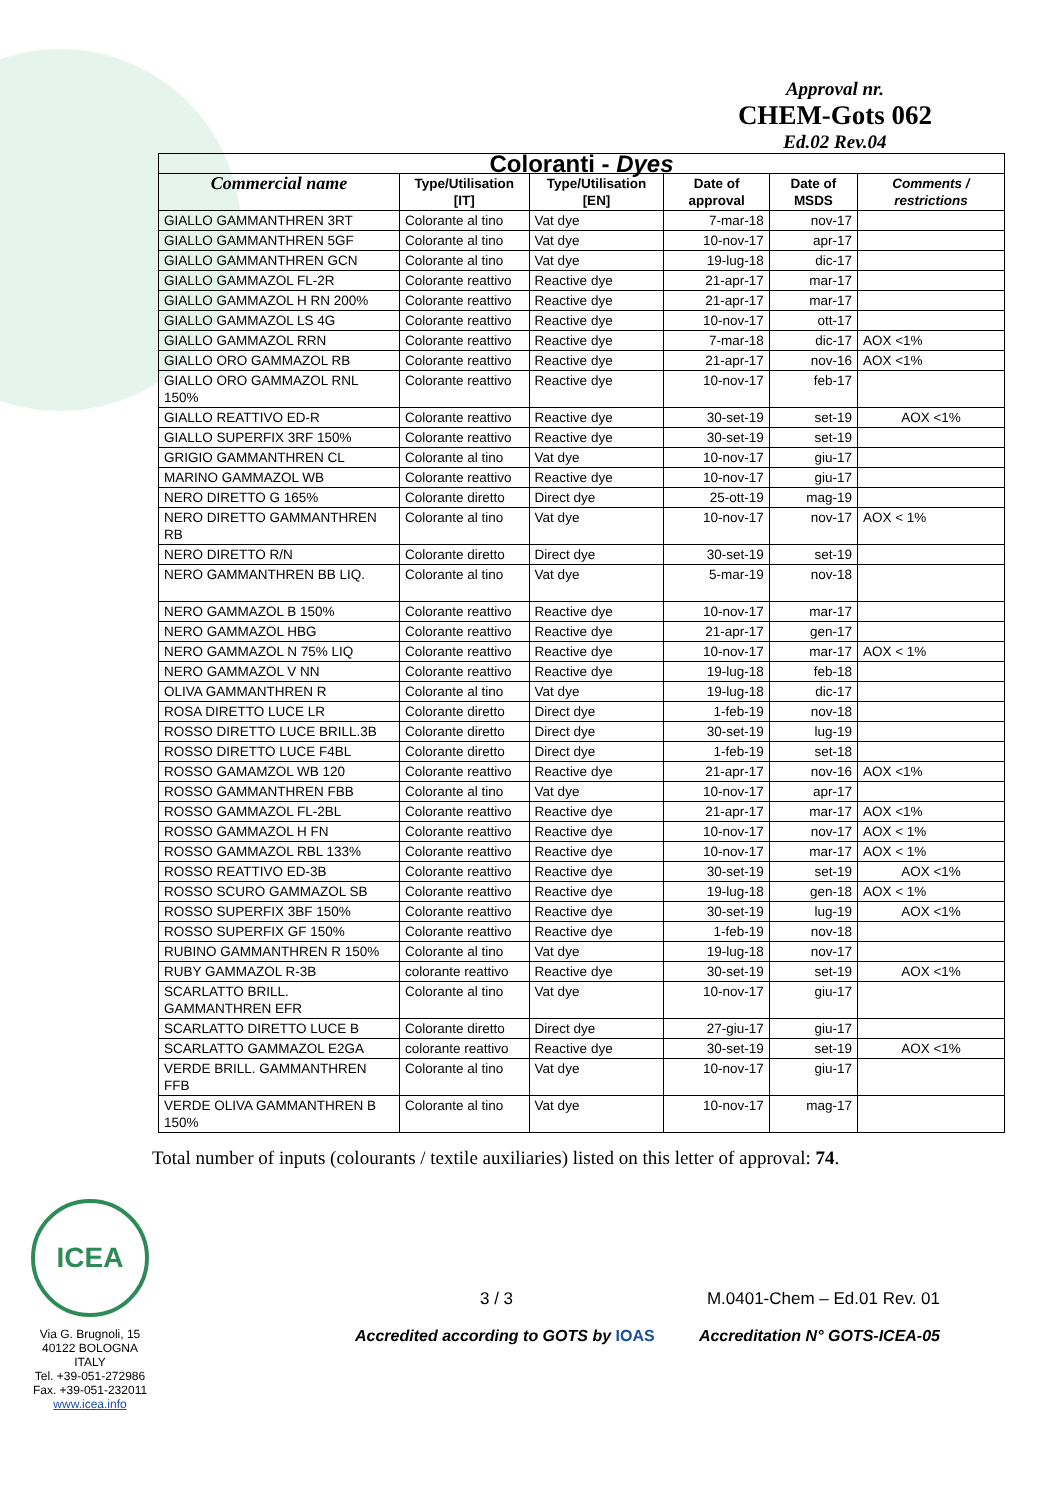Approval nr.
CHEM-Gots 062
Ed.02 Rev.04
| Coloranti - Dyes | | | | | |
| --- | --- | --- | --- | --- | --- |
| Commercial name | Type/Utilisation [IT] | Type/Utilisation [EN] | Date of approval | Date of MSDS | Comments / restrictions |
| GIALLO GAMMANTHREN 3RT | Colorante al tino | Vat dye | 7-mar-18 | nov-17 | |
| GIALLO GAMMANTHREN 5GF | Colorante al tino | Vat dye | 10-nov-17 | apr-17 | |
| GIALLO GAMMANTHREN GCN | Colorante al tino | Vat dye | 19-lug-18 | dic-17 | |
| GIALLO GAMMAZOL FL-2R | Colorante reattivo | Reactive dye | 21-apr-17 | mar-17 | |
| GIALLO GAMMAZOL H RN 200% | Colorante reattivo | Reactive dye | 21-apr-17 | mar-17 | |
| GIALLO GAMMAZOL LS 4G | Colorante reattivo | Reactive dye | 10-nov-17 | ott-17 | |
| GIALLO GAMMAZOL RRN | Colorante reattivo | Reactive dye | 7-mar-18 | dic-17 | AOX <1% |
| GIALLO ORO GAMMAZOL RB | Colorante reattivo | Reactive dye | 21-apr-17 | nov-16 | AOX <1% |
| GIALLO ORO GAMMAZOL RNL 150% | Colorante reattivo | Reactive dye | 10-nov-17 | feb-17 | |
| GIALLO REATTIVO ED-R | Colorante reattivo | Reactive dye | 30-set-19 | set-19 | AOX <1% |
| GIALLO SUPERFIX 3RF 150% | Colorante reattivo | Reactive dye | 30-set-19 | set-19 | |
| GRIGIO GAMMANTHREN CL | Colorante al tino | Vat dye | 10-nov-17 | giu-17 | |
| MARINO GAMMAZOL WB | Colorante reattivo | Reactive dye | 10-nov-17 | giu-17 | |
| NERO DIRETTO G 165% | Colorante diretto | Direct dye | 25-ott-19 | mag-19 | |
| NERO DIRETTO GAMMANTHREN RB | Colorante al tino | Vat dye | 10-nov-17 | nov-17 | AOX < 1% |
| NERO DIRETTO R/N | Colorante diretto | Direct dye | 30-set-19 | set-19 | |
| NERO GAMMANTHREN BB LIQ. | Colorante al tino | Vat dye | 5-mar-19 | nov-18 | |
| NERO GAMMAZOL B 150% | Colorante reattivo | Reactive dye | 10-nov-17 | mar-17 | |
| NERO GAMMAZOL HBG | Colorante reattivo | Reactive dye | 21-apr-17 | gen-17 | |
| NERO GAMMAZOL N 75% LIQ | Colorante reattivo | Reactive dye | 10-nov-17 | mar-17 | AOX < 1% |
| NERO GAMMAZOL V NN | Colorante reattivo | Reactive dye | 19-lug-18 | feb-18 | |
| OLIVA GAMMANTHREN R | Colorante al tino | Vat dye | 19-lug-18 | dic-17 | |
| ROSA DIRETTO LUCE LR | Colorante diretto | Direct dye | 1-feb-19 | nov-18 | |
| ROSSO DIRETTO LUCE BRILL.3B | Colorante diretto | Direct dye | 30-set-19 | lug-19 | |
| ROSSO DIRETTO LUCE F4BL | Colorante diretto | Direct dye | 1-feb-19 | set-18 | |
| ROSSO GAMAMZOL WB 120 | Colorante reattivo | Reactive dye | 21-apr-17 | nov-16 | AOX <1% |
| ROSSO GAMMANTHREN FBB | Colorante al tino | Vat dye | 10-nov-17 | apr-17 | |
| ROSSO GAMMAZOL FL-2BL | Colorante reattivo | Reactive dye | 21-apr-17 | mar-17 | AOX <1% |
| ROSSO GAMMAZOL H FN | Colorante reattivo | Reactive dye | 10-nov-17 | nov-17 | AOX < 1% |
| ROSSO GAMMAZOL RBL 133% | Colorante reattivo | Reactive dye | 10-nov-17 | mar-17 | AOX < 1% |
| ROSSO REATTIVO ED-3B | Colorante reattivo | Reactive dye | 30-set-19 | set-19 | AOX <1% |
| ROSSO SCURO GAMMAZOL SB | Colorante reattivo | Reactive dye | 19-lug-18 | gen-18 | AOX < 1% |
| ROSSO SUPERFIX 3BF 150% | Colorante reattivo | Reactive dye | 30-set-19 | lug-19 | AOX <1% |
| ROSSO SUPERFIX GF 150% | Colorante reattivo | Reactive dye | 1-feb-19 | nov-18 | |
| RUBINO GAMMANTHREN R 150% | Colorante al tino | Vat dye | 19-lug-18 | nov-17 | |
| RUBY GAMMAZOL R-3B | colorante reattivo | Reactive dye | 30-set-19 | set-19 | AOX <1% |
| SCARLATTO BRILL. GAMMANTHREN EFR | Colorante al tino | Vat dye | 10-nov-17 | giu-17 | |
| SCARLATTO DIRETTO LUCE B | Colorante diretto | Direct dye | 27-giu-17 | giu-17 | |
| SCARLATTO GAMMAZOL E2GA | colorante reattivo | Reactive dye | 30-set-19 | set-19 | AOX <1% |
| VERDE BRILL. GAMMANTHREN FFB | Colorante al tino | Vat dye | 10-nov-17 | giu-17 | |
| VERDE OLIVA GAMMANTHREN B 150% | Colorante al tino | Vat dye | 10-nov-17 | mag-17 | |
Total number of inputs (colourants / textile auxiliaries) listed on this letter of approval: 74.
ICEA
Via G. Brugnoli, 15
40122 BOLOGNA
ITALY
Tel. +39-051-272986
Fax. +39-051-232011
www.icea.info
3 / 3 M.0401-Chem – Ed.01 Rev. 01
Accredited according to GOTS by IOAS Accreditation N° GOTS-ICEA-05